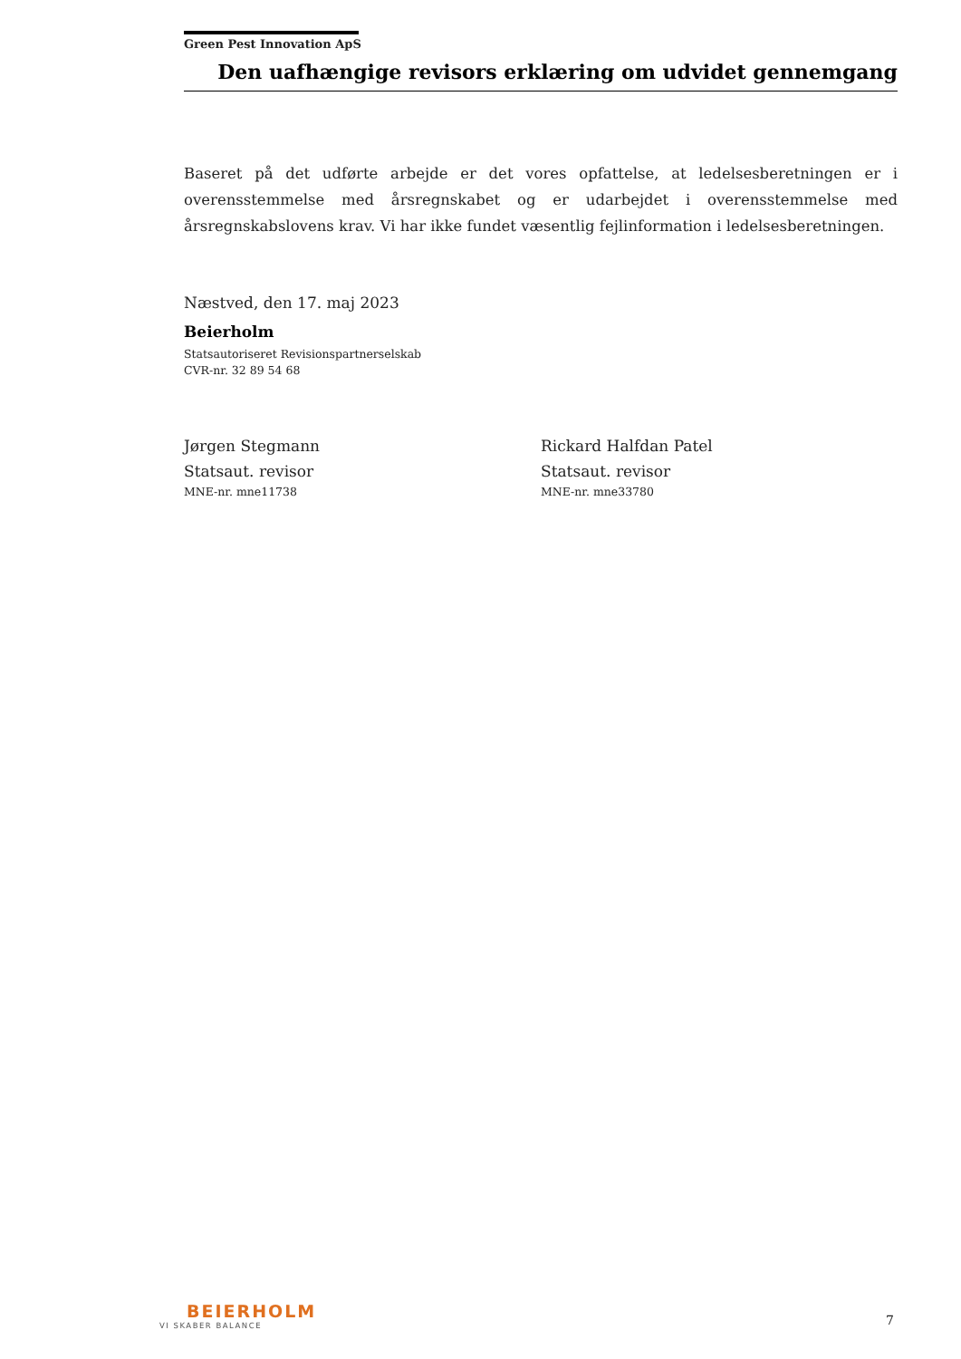Green Pest Innovation ApS
Den uafhængige revisors erklæring om udvidet gennemgang
Baseret på det udførte arbejde er det vores opfattelse, at ledelsesberetningen er i overensstemmelse med årsregnskabet og er udarbejdet i overensstemmelse med årsregnskabslovens krav. Vi har ikke fundet væsentlig fejlinformation i ledelsesberetningen.
Næstved, den 17. maj 2023
Beierholm
Statsautoriseret Revisionspartnerselskab
CVR-nr. 32 89 54 68
Jørgen Stegmann
Statsaut. revisor
MNE-nr. mne11738
Rickard Halfdan Patel
Statsaut. revisor
MNE-nr. mne33780
BEIERHOLM
VI SKABER BALANCE
7